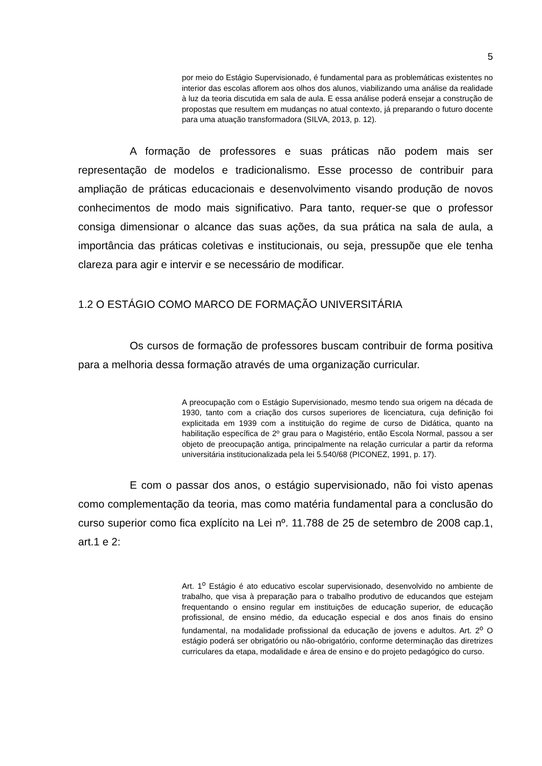5
por meio do Estágio Supervisionado, é fundamental para as problemáticas existentes no interior das escolas aflorem aos olhos dos alunos, viabilizando uma análise da realidade à luz da teoria discutida em sala de aula. E essa análise poderá ensejar a construção de propostas que resultem em mudanças no atual contexto, já preparando o futuro docente para uma atuação transformadora (SILVA, 2013, p. 12).
A formação de professores e suas práticas não podem mais ser representação de modelos e tradicionalismo. Esse processo de contribuir para ampliação de práticas educacionais e desenvolvimento visando produção de novos conhecimentos de modo mais significativo. Para tanto, requer-se que o professor consiga dimensionar o alcance das suas ações, da sua prática na sala de aula, a importância das práticas coletivas e institucionais, ou seja, pressupõe que ele tenha clareza para agir e intervir e se necessário de modificar.
1.2 O ESTÁGIO COMO MARCO DE FORMAÇÃO UNIVERSITÁRIA
Os cursos de formação de professores buscam contribuir de forma positiva para a melhoria dessa formação através de uma organização curricular.
A preocupação com o Estágio Supervisionado, mesmo tendo sua origem na década de 1930, tanto com a criação dos cursos superiores de licenciatura, cuja definição foi explicitada em 1939 com a instituição do regime de curso de Didática, quanto na habilitação específica de 2º grau para o Magistério, então Escola Normal, passou a ser objeto de preocupação antiga, principalmente na relação curricular a partir da reforma universitária institucionalizada pela lei 5.540/68 (PICONEZ, 1991, p. 17).
E com o passar dos anos, o estágio supervisionado, não foi visto apenas como complementação da teoria, mas como matéria fundamental para a conclusão do curso superior como fica explícito na Lei nº. 11.788 de 25 de setembro de 2008 cap.1, art.1 e 2:
Art. 1<sup>o</sup> Estágio é ato educativo escolar supervisionado, desenvolvido no ambiente de trabalho, que visa à preparação para o trabalho produtivo de educandos que estejam frequentando o ensino regular em instituições de educação superior, de educação profissional, de ensino médio, da educação especial e dos anos finais do ensino fundamental, na modalidade profissional da educação de jovens e adultos. Art. 2<sup>o</sup> O estágio poderá ser obrigatório ou não-obrigatório, conforme determinação das diretrizes curriculares da etapa, modalidade e área de ensino e do projeto pedagógico do curso.